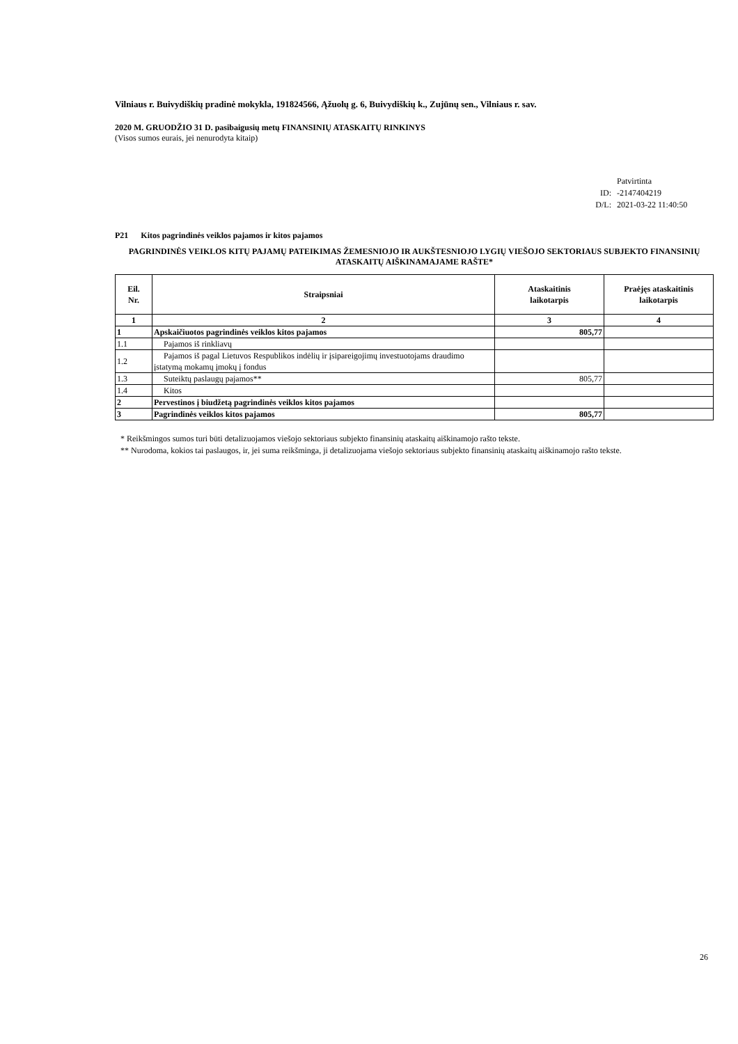Vilniaus r. Buivydiškių pradinė mokykla, 191824566, Ąžuolų g. 6, Buivydiškių k., Zujūnų sen., Vilniaus r. sav.
2020 M. GRUODŽIO 31 D. pasibaigusių metų FINANSINIŲ ATASKAITŲ RINKINYS
(Visos sumos eurais, jei nenurodyta kitaip)
Patvirtinta
ID: -2147404219
D/L: 2021-03-22 11:40:50
P21 Kitos pagrindinės veiklos pajamos ir kitos pajamos
PAGRINDINĖS VEIKLOS KITŲ PAJAMŲ PATEIKIMAS ŽEMESNIOJO IR AUKŠTESNIOJO LYGIŲ VIEŠOJO SEKTORIAUS SUBJEKTO FINANSINIŲ ATASKAITŲ AIŠKINAMAJAME RAŠTE*
| Eil. Nr. | Straipsniai | Ataskaitinis laikotarpis | Praėjęs ataskaitinis laikotarpis |
| --- | --- | --- | --- |
| 1 | 2 | 3 | 4 |
| 1 | Apskaičiuotos pagrindinės veiklos kitos pajamos | 805,77 | |
| 1.1 | Pajamos iš rinkliavų | | |
| 1.2 | Pajamos iš pagal Lietuvos Respublikos indėlių ir įsipareigojimų investuotojams draudimo įstatymą mokamų įmokų į fondus | | |
| 1.3 | Suteiktų paslaugų pajamos** | 805,77 | |
| 1.4 | Kitos | | |
| 2 | Pervestinos į biudžetą pagrindinės veiklos kitos pajamos | | |
| 3 | Pagrindinės veiklos kitos pajamos | 805,77 | |
* Reikšmingos sumos turi būti detalizuojamos viešojo sektoriaus subjekto finansinių ataskaitų aiškinamojo rašto tekste.
** Nurodoma, kokios tai paslaugos, ir, jei suma reikšminga, ji detalizuojama viešojo sektoriaus subjekto finansinių ataskaitų aiškinamojo rašto tekste.
26